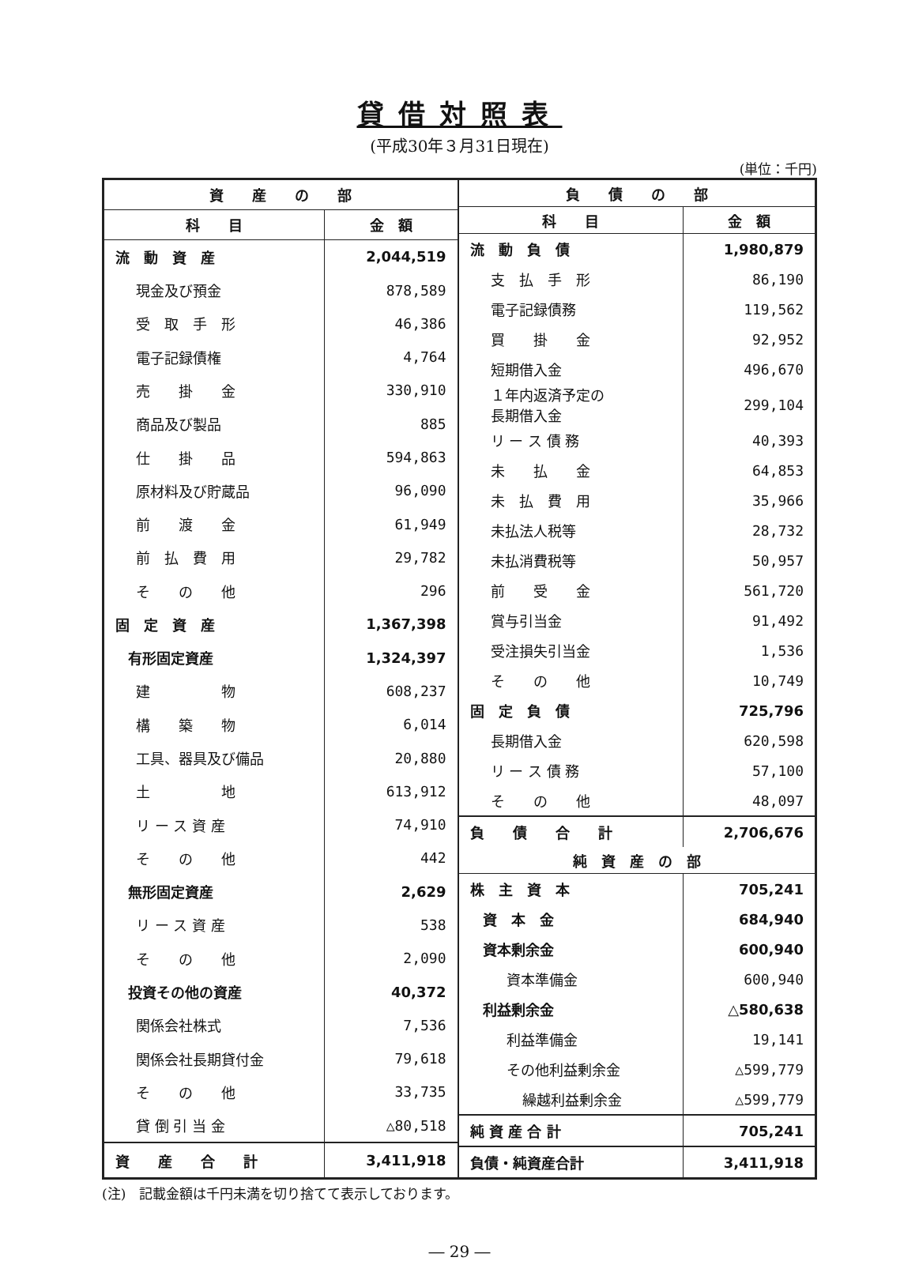貸借対照表
(平成30年３月31日現在)
(単位：千円)
| 資 産 の 部 | |
| --- | --- |
| 科 目 | 金 額 |
| 流 動 資 産 | 2,044,519 |
| 現金及び預金 | 878,589 |
| 受 取 手 形 | 46,386 |
| 電子記録債権 | 4,764 |
| 売 掛 金 | 330,910 |
| 商品及び製品 | 885 |
| 仕 掛 品 | 594,863 |
| 原材料及び貯蔵品 | 96,090 |
| 前 渡 金 | 61,949 |
| 前 払 費 用 | 29,782 |
| そ の 他 | 296 |
| 固 定 資 産 | 1,367,398 |
| 有形固定資産 | 1,324,397 |
| 建 物 | 608,237 |
| 構 築 物 | 6,014 |
| 工具、器具及び備品 | 20,880 |
| 土 地 | 613,912 |
| リ ー ス 資 産 | 74,910 |
| そ の 他 | 442 |
| 無形固定資産 | 2,629 |
| リ ー ス 資 産 | 538 |
| そ の 他 | 2,090 |
| 投資その他の資産 | 40,372 |
| 関係会社株式 | 7,536 |
| 関係会社長期貸付金 | 79,618 |
| そ の 他 | 33,735 |
| 貸 倒 引 当 金 | △80,518 |
| 資 産 合 計 | 3,411,918 |
| 負 債 の 部 | |
| --- | --- |
| 科 目 | 金 額 |
| 流 動 負 債 | 1,980,879 |
| 支 払 手 形 | 86,190 |
| 電子記録債務 | 119,562 |
| 買 掛 金 | 92,952 |
| 短期借入金 | 496,670 |
| １年内返済予定の 長期借入金 | 299,104 |
| リ ー ス 債 務 | 40,393 |
| 未 払 金 | 64,853 |
| 未 払 費 用 | 35,966 |
| 未払法人税等 | 28,732 |
| 未払消費税等 | 50,957 |
| 前 受 金 | 561,720 |
| 賞与引当金 | 91,492 |
| 受注損失引当金 | 1,536 |
| そ の 他 | 10,749 |
| 固 定 負 債 | 725,796 |
| 長期借入金 | 620,598 |
| リ ー ス 債 務 | 57,100 |
| そ の 他 | 48,097 |
| 負 債 合 計 | 2,706,676 |
| 純 資 産 の 部 | |
| 株 主 資 本 | 705,241 |
| 資 本 金 | 684,940 |
| 資本剰余金 | 600,940 |
| 資本準備金 | 600,940 |
| 利益剰余金 | △580,638 |
| 利益準備金 | 19,141 |
| その他利益剰余金 | △599,779 |
| 繰越利益剰余金 | △599,779 |
| 純 資 産 合 計 | 705,241 |
| 負債・純資産合計 | 3,411,918 |
(注)　記載金額は千円未満を切り捨てて表示しております。
― 29 ―